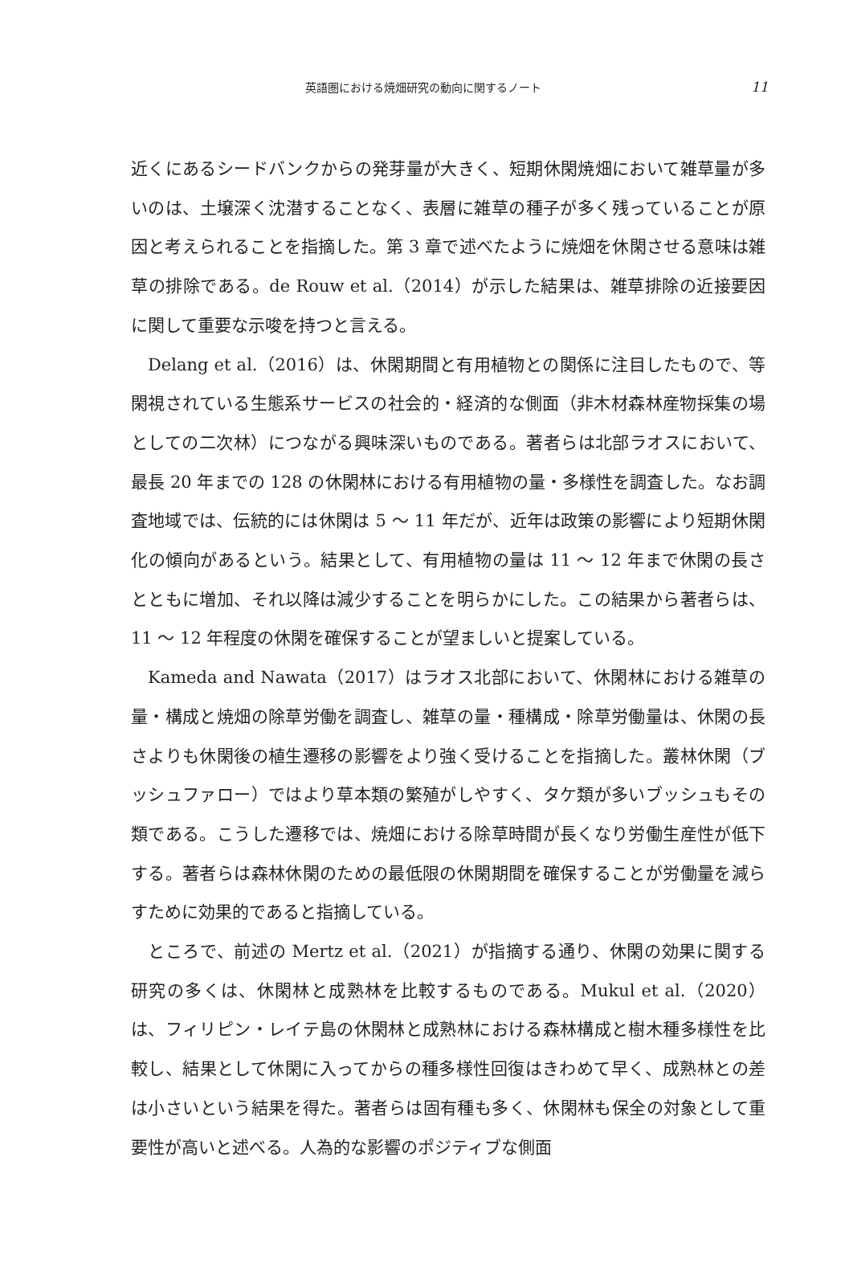英語圏における焼畑研究の動向に関するノート 11
近くにあるシードバンクからの発芽量が大きく、短期休閑焼畑において雑草量が多いのは、土壌深く沈潜することなく、表層に雑草の種子が多く残っていることが原因と考えられることを指摘した。第 3 章で述べたように焼畑を休閑させる意味は雑草の排除である。de Rouw et al.（2014）が示した結果は、雑草排除の近接要因に関して重要な示唆を持つと言える。
Delang et al.（2016）は、休閑期間と有用植物との関係に注目したもので、等閑視されている生態系サービスの社会的・経済的な側面（非木材森林産物採集の場としての二次林）につながる興味深いものである。著者らは北部ラオスにおいて、最長 20 年までの 128 の休閑林における有用植物の量・多様性を調査した。なお調査地域では、伝統的には休閑は 5 ～ 11 年だが、近年は政策の影響により短期休閑化の傾向があるという。結果として、有用植物の量は 11 ～ 12 年まで休閑の長さとともに増加、それ以降は減少することを明らかにした。この結果から著者らは、11 ～ 12 年程度の休閑を確保することが望ましいと提案している。
Kameda and Nawata（2017）はラオス北部において、休閑林における雑草の量・構成と焼畑の除草労働を調査し、雑草の量・種構成・除草労働量は、休閑の長さよりも休閑後の植生遷移の影響をより強く受けることを指摘した。叢林休閑（ブッシュファロー）ではより草本類の繁殖がしやすく、タケ類が多いブッシュもその類である。こうした遷移では、焼畑における除草時間が長くなり労働生産性が低下する。著者らは森林休閑のための最低限の休閑期間を確保することが労働量を減らすために効果的であると指摘している。
ところで、前述の Mertz et al.（2021）が指摘する通り、休閑の効果に関する研究の多くは、休閑林と成熟林を比較するものである。Mukul et al.（2020）は、フィリピン・レイテ島の休閑林と成熟林における森林構成と樹木種多様性を比較し、結果として休閑に入ってからの種多様性回復はきわめて早く、成熟林との差は小さいという結果を得た。著者らは固有種も多く、休閑林も保全の対象として重要性が高いと述べる。人為的な影響のポジティブな側面